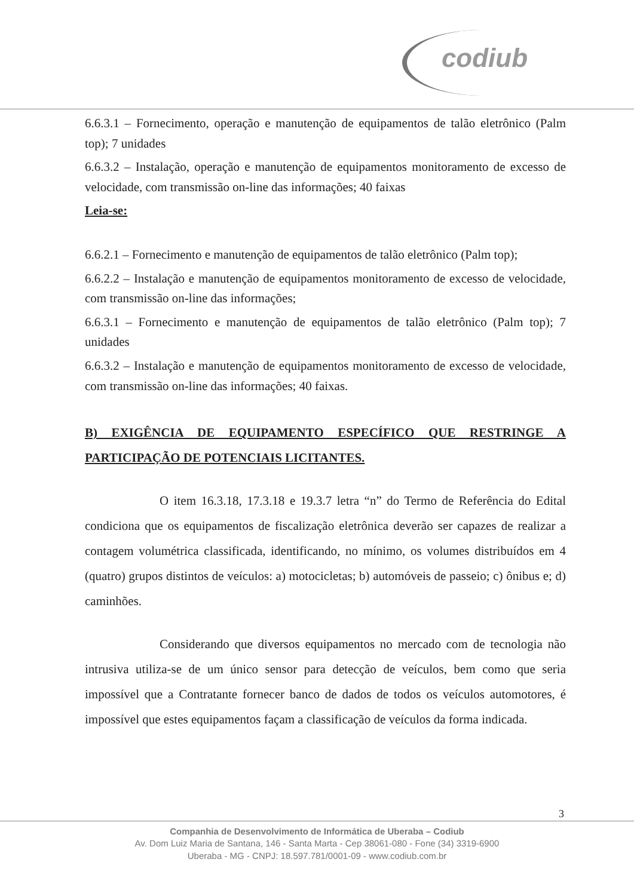codiub
6.6.3.1 – Fornecimento, operação e manutenção de equipamentos de talão eletrônico (Palm top); 7 unidades
6.6.3.2 – Instalação, operação e manutenção de equipamentos monitoramento de excesso de velocidade, com transmissão on-line das informações; 40 faixas
Leia-se:
6.6.2.1 – Fornecimento e manutenção de equipamentos de talão eletrônico (Palm top);
6.6.2.2 – Instalação e manutenção de equipamentos monitoramento de excesso de velocidade, com transmissão on-line das informações;
6.6.3.1 – Fornecimento e manutenção de equipamentos de talão eletrônico (Palm top); 7 unidades
6.6.3.2 – Instalação e manutenção de equipamentos monitoramento de excesso de velocidade, com transmissão on-line das informações; 40 faixas.
B) EXIGÊNCIA DE EQUIPAMENTO ESPECÍFICO QUE RESTRINGE A PARTICIPAÇÃO DE POTENCIAIS LICITANTES.
O item 16.3.18, 17.3.18 e 19.3.7 letra “n” do Termo de Referência do Edital condiciona que os equipamentos de fiscalização eletrônica deverão ser capazes de realizar a contagem volumétrica classificada, identificando, no mínimo, os volumes distribuídos em 4 (quatro) grupos distintos de veículos: a) motocicletas; b) automóveis de passeio; c) ônibus e; d) caminhões.
Considerando que diversos equipamentos no mercado com de tecnologia não intrusiva utiliza-se de um único sensor para detecção de veículos, bem como que seria impossível que a Contratante fornecer banco de dados de todos os veículos automotores, é impossível que estes equipamentos façam a classificação de veículos da forma indicada.
3
Companhia de Desenvolvimento de Informática de Uberaba – Codiub
Av. Dom Luiz Maria de Santana, 146 - Santa Marta - Cep 38061-080 - Fone (34) 3319-6900
Uberaba - MG - CNPJ: 18.597.781/0001-09 - www.codiub.com.br